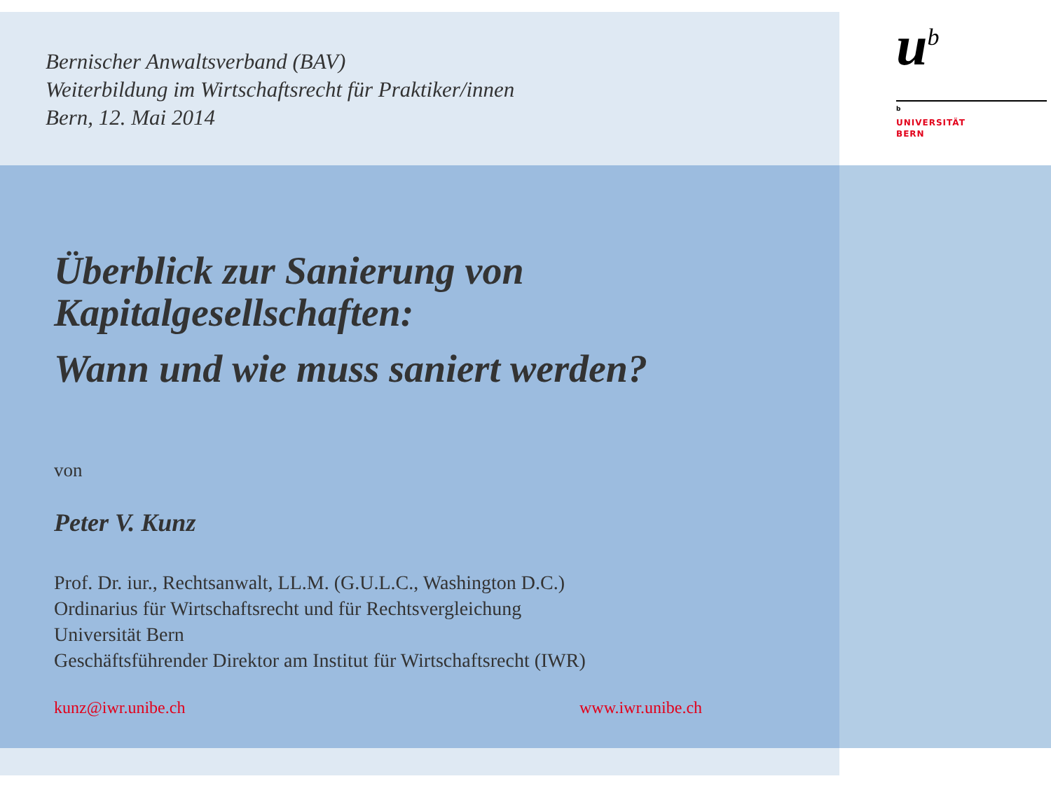Bernischer Anwaltsverband (BAV)
Weiterbildung im Wirtschaftsrecht für Praktiker/innen
Bern, 12. Mai 2014
u<sup>b</sup>
<sup>b</sup>
UNIVERSITÄT
BERN
Überblick zur Sanierung von
Kapitalgesellschaften:
Wann und wie muss saniert werden?
von
Peter V. Kunz
Prof. Dr. iur., Rechtsanwalt, LL.M. (G.U.L.C., Washington D.C.)
Ordinarius für Wirtschaftsrecht und für Rechtsvergleichung
Universität Bern
Geschäftsführender Direktor am Institut für Wirtschaftsrecht (IWR)
kunz@iwr.unibe.ch www.iwr.unibe.ch